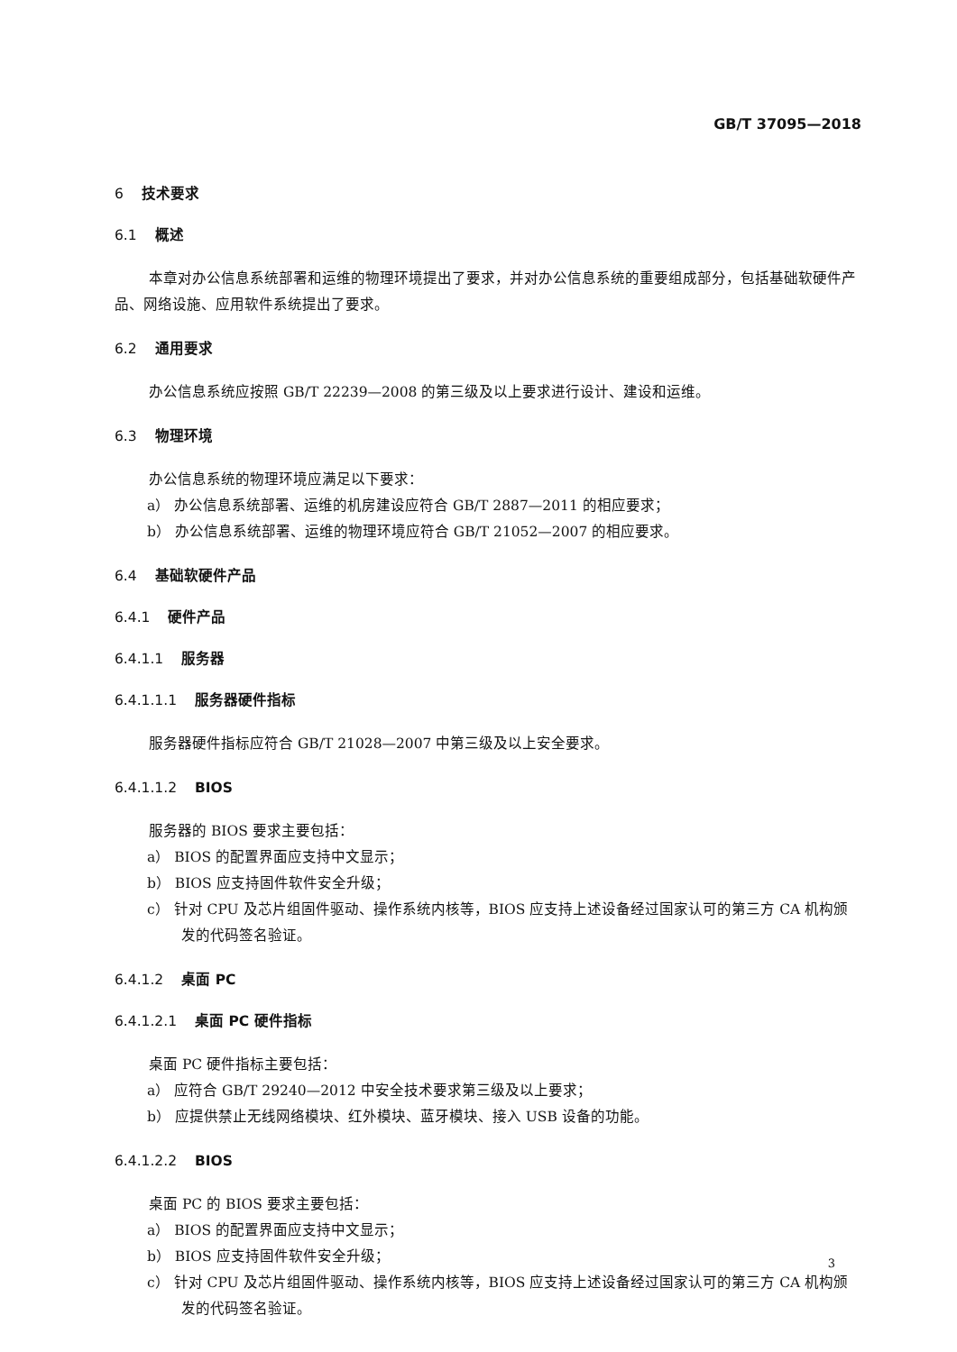GB/T 37095—2018
6 技术要求
6.1 概述
本章对办公信息系统部署和运维的物理环境提出了要求，并对办公信息系统的重要组成部分，包括基础软硬件产品、网络设施、应用软件系统提出了要求。
6.2 通用要求
办公信息系统应按照 GB/T 22239—2008 的第三级及以上要求进行设计、建设和运维。
6.3 物理环境
办公信息系统的物理环境应满足以下要求：
a） 办公信息系统部署、运维的机房建设应符合 GB/T 2887—2011 的相应要求；
b） 办公信息系统部署、运维的物理环境应符合 GB/T 21052—2007 的相应要求。
6.4 基础软硬件产品
6.4.1 硬件产品
6.4.1.1 服务器
6.4.1.1.1 服务器硬件指标
服务器硬件指标应符合 GB/T 21028—2007 中第三级及以上安全要求。
6.4.1.1.2 BIOS
服务器的 BIOS 要求主要包括：
a） BIOS 的配置界面应支持中文显示；
b） BIOS 应支持固件软件安全升级；
c） 针对 CPU 及芯片组固件驱动、操作系统内核等，BIOS 应支持上述设备经过国家认可的第三方 CA 机构颁发的代码签名验证。
6.4.1.2 桌面 PC
6.4.1.2.1 桌面 PC 硬件指标
桌面 PC 硬件指标主要包括：
a） 应符合 GB/T 29240—2012 中安全技术要求第三级及以上要求；
b） 应提供禁止无线网络模块、红外模块、蓝牙模块、接入 USB 设备的功能。
6.4.1.2.2 BIOS
桌面 PC 的 BIOS 要求主要包括：
a） BIOS 的配置界面应支持中文显示；
b） BIOS 应支持固件软件安全升级；
c） 针对 CPU 及芯片组固件驱动、操作系统内核等，BIOS 应支持上述设备经过国家认可的第三方 CA 机构颁发的代码签名验证。
3